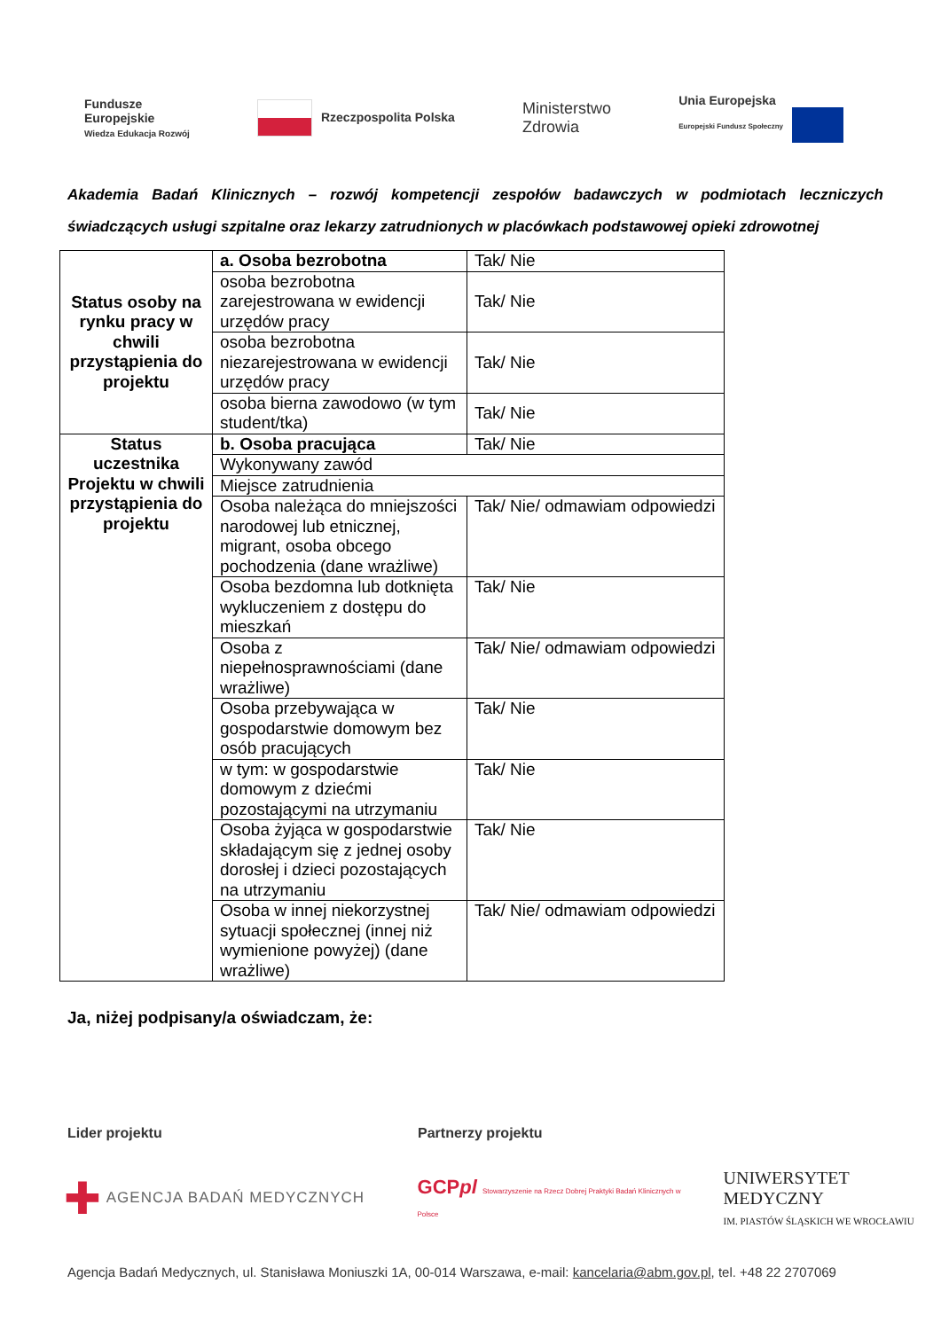Fundusze
Europejskie
Wiedza Edukacja Rozwój
Rzeczpospolita Polska
Ministerstwo
Zdrowia
Unia Europejska
Europejski Fundusz Społeczny
Akademia Badań Klinicznych – rozwój kompetencji zespołów badawczych w podmiotach leczniczych świadczących usługi szpitalne oraz lekarzy zatrudnionych w placówkach podstawowej opieki zdrowotnej
| Status osoby na rynku pracy w chwili przystąpienia do projektu | a. Osoba bezrobotna | Tak/ Nie |
| | osoba bezrobotna zarejestrowana w ewidencji urzędów pracy | Tak/ Nie |
| | osoba bezrobotna niezarejestrowana w ewidencji urzędów pracy | Tak/ Nie |
| | osoba bierna zawodowo (w tym student/tka) | Tak/ Nie |
| Status uczestnika Projektu w chwili przystąpienia do projektu | b. Osoba pracująca | Tak/ Nie |
| | Wykonywany zawód | |
| | Miejsce zatrudnienia | |
| | Osoba należąca do mniejszości narodowej lub etnicznej, migrant, osoba obcego pochodzenia (dane wrażliwe) | Tak/ Nie/ odmawiam odpowiedzi |
| | Osoba bezdomna lub dotknięta wykluczeniem z dostępu do mieszkań | Tak/ Nie |
| | Osoba z niepełnosprawnościami (dane wrażliwe) | Tak/ Nie/ odmawiam odpowiedzi |
| | Osoba przebywająca w gospodarstwie domowym bez osób pracujących | Tak/ Nie |
| | w tym: w gospodarstwie domowym z dziećmi pozostającymi na utrzymaniu | Tak/ Nie |
| | Osoba żyjąca w gospodarstwie składającym się z jednej osoby dorosłej i dzieci pozostających na utrzymaniu | Tak/ Nie |
| | Osoba w innej niekorzystnej sytuacji społecznej (innej niż wymienione powyżej) (dane wrażliwe) | Tak/ Nie/ odmawiam odpowiedzi |
Ja, niżej podpisany/a oświadczam, że:
Lider projektu Partnerzy projektu
✚ AGENCJA BADAŃ MEDYCZNYCH
GCPpl Stowarzyszenie na Rzecz Dobrej Praktyki Badań Klinicznych w Polsce
UNIWERSYTET MEDYCZNY
IM. PIASTÓW ŚLĄSKICH WE WROCŁAWIU
Agencja Badań Medycznych, ul. Stanisława Moniuszki 1A, 00-014 Warszawa, e-mail: kancelaria@abm.gov.pl, tel. +48 22 2707069